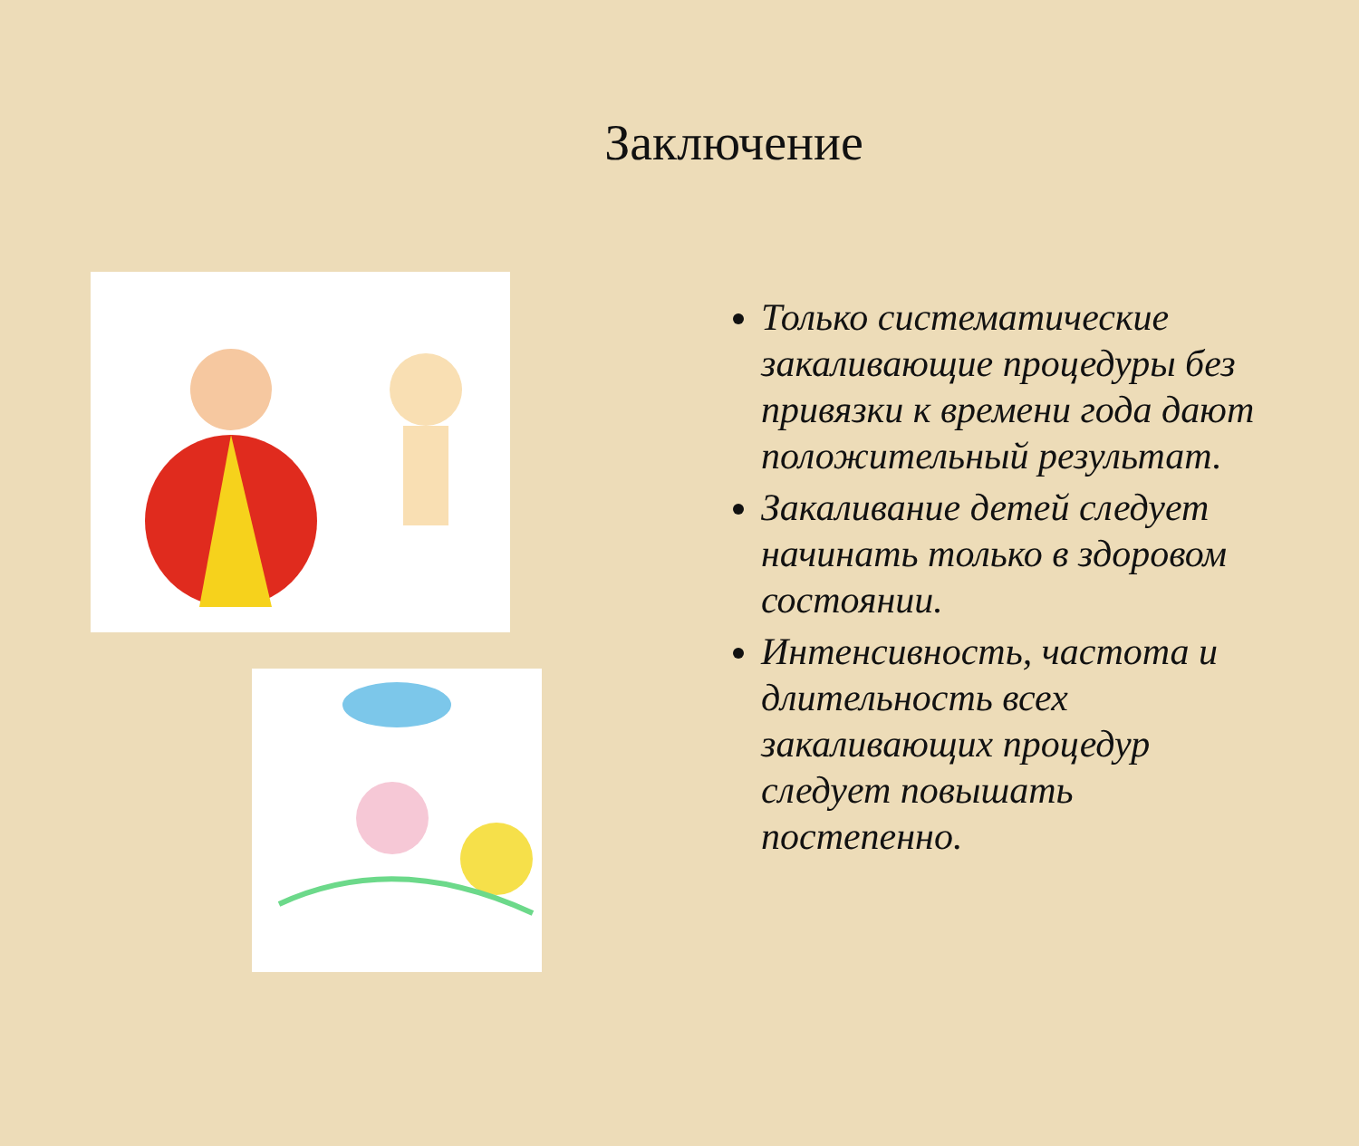Заключение
Только систематические закаливающие процедуры без привязки к времени года дают положительный результат.
Закаливание детей следует начинать только в здоровом состоянии.
Интенсивность, частота и длительность всех закаливающих процедур следует повышать постепенно.